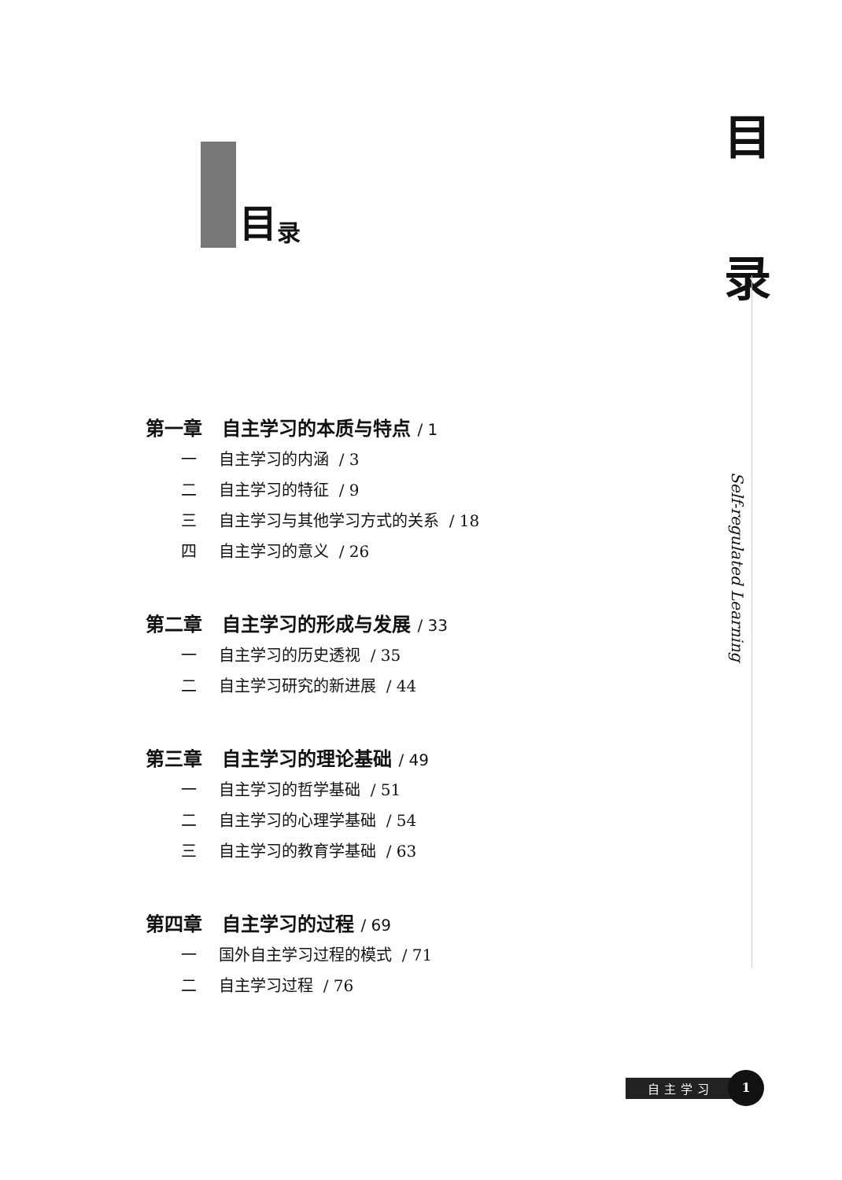目
录
Self-regulated Learning
目录
第一章 自主学习的本质与特点 / 1
一 自主学习的内涵 / 3
二 自主学习的特征 / 9
三 自主学习与其他学习方式的关系 / 18
四 自主学习的意义 / 26
第二章 自主学习的形成与发展 / 33
一 自主学习的历史透视 / 35
二 自主学习研究的新进展 / 44
第三章 自主学习的理论基础 / 49
一 自主学习的哲学基础 / 51
二 自主学习的心理学基础 / 54
三 自主学习的教育学基础 / 63
第四章 自主学习的过程 / 69
一 国外自主学习过程的模式 / 71
二 自主学习过程 / 76
自主学习
1